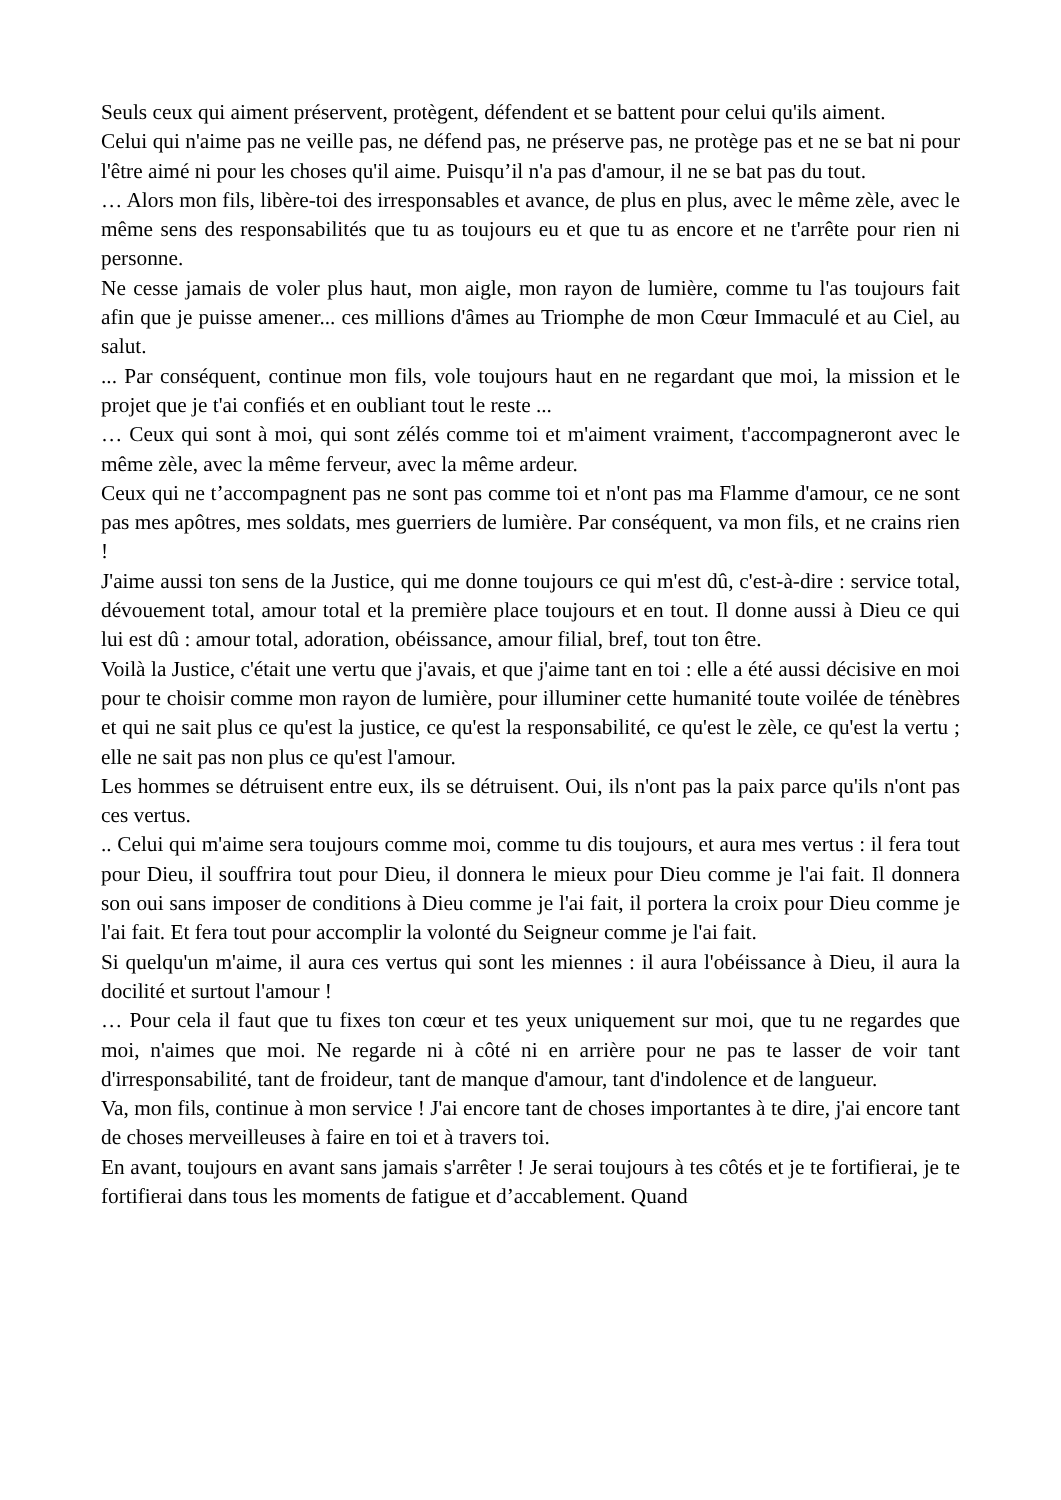Seuls ceux qui aiment préservent, protègent, défendent et se battent pour celui qu'ils aiment.
Celui qui n'aime pas ne veille pas, ne défend pas, ne préserve pas, ne protège pas et ne se bat ni pour l'être aimé ni pour les choses qu'il aime. Puisqu’il n'a pas d'amour, il ne se bat pas du tout.
… Alors mon fils, libère-toi des irresponsables et avance, de plus en plus, avec le même zèle, avec le même sens des responsabilités que tu as toujours eu et que tu as encore et ne t'arrête pour rien ni personne.
Ne cesse jamais de voler plus haut, mon aigle, mon rayon de lumière, comme tu l'as toujours fait afin que je puisse amener... ces millions d'âmes au Triomphe de mon Cœur Immaculé et au Ciel, au salut.
... Par conséquent, continue mon fils, vole toujours haut en ne regardant que moi, la mission et le projet que je t'ai confiés et en oubliant tout le reste ...
… Ceux qui sont à moi, qui sont zélés comme toi et m'aiment vraiment, t'accompagneront avec le même zèle, avec la même ferveur, avec la même ardeur.
Ceux qui ne t’accompagnent pas ne sont pas comme toi et n'ont pas ma Flamme d'amour, ce ne sont pas mes apôtres, mes soldats, mes guerriers de lumière. Par conséquent, va mon fils, et ne crains rien !
J'aime aussi ton sens de la Justice, qui me donne toujours ce qui m'est dû, c'est-à-dire : service total, dévouement total, amour total et la première place toujours et en tout. Il donne aussi à Dieu ce qui lui est dû : amour total, adoration, obéissance, amour filial, bref, tout ton être.
Voilà la Justice, c'était une vertu que j'avais, et que j'aime tant en toi : elle a été aussi décisive en moi pour te choisir comme mon rayon de lumière, pour illuminer cette humanité toute voilée de ténèbres et qui ne sait plus ce qu'est la justice, ce qu'est la responsabilité, ce qu'est le zèle, ce qu'est la vertu ; elle ne sait pas non plus ce qu'est l'amour.
Les hommes se détruisent entre eux, ils se détruisent. Oui, ils n'ont pas la paix parce qu'ils n'ont pas ces vertus.
.. Celui qui m'aime sera toujours comme moi, comme tu dis toujours, et aura mes vertus : il fera tout pour Dieu, il souffrira tout pour Dieu, il donnera le mieux pour Dieu comme je l'ai fait. Il donnera son oui sans imposer de conditions à Dieu comme je l'ai fait, il portera la croix pour Dieu comme je l'ai fait. Et fera tout pour accomplir la volonté du Seigneur comme je l'ai fait.
Si quelqu'un m'aime, il aura ces vertus qui sont les miennes : il aura l'obéissance à Dieu, il aura la docilité et surtout l'amour !
… Pour cela il faut que tu fixes ton cœur et tes yeux uniquement sur moi, que tu ne regardes que moi, n'aimes que moi. Ne regarde ni à côté ni en arrière pour ne pas te lasser de voir tant d'irresponsabilité, tant de froideur, tant de manque d'amour, tant d'indolence et de langueur.
Va, mon fils, continue à mon service ! J'ai encore tant de choses importantes à te dire, j'ai encore tant de choses merveilleuses à faire en toi et à travers toi.
En avant, toujours en avant sans jamais s'arrêter ! Je serai toujours à tes côtés et je te fortifierai, je te fortifierai dans tous les moments de fatigue et d’accablement. Quand